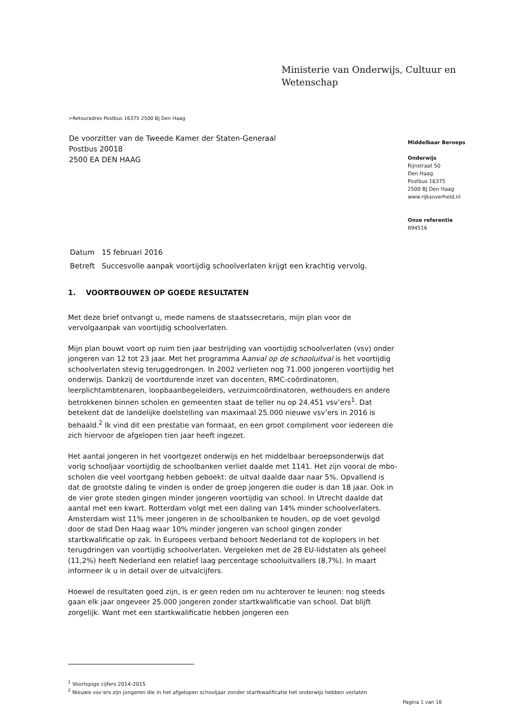Ministerie van Onderwijs, Cultuur en
Wetenschap
>Retouradres Postbus 16375 2500 BJ Den Haag
De voorzitter van de Tweede Kamer der Staten-Generaal
Postbus 20018
2500 EA DEN HAAG
Middelbaar Beroeps
Onderwijs
Rijnstraat 50
Den Haag
Postbus 16375
2500 BJ Den Haag
www.rijksoverheid.nl
Onze referentie
894516
| Datum | 15 februari 2016 |
| Betreft | Succesvolle aanpak voortijdig schoolverlaten krijgt een krachtig vervolg. |
1. VOORTBOUWEN OP GOEDE RESULTATEN
Met deze brief ontvangt u, mede namens de staatssecretaris, mijn plan voor de vervolgaanpak van voortijdig schoolverlaten.
Mijn plan bouwt voort op ruim tien jaar bestrijding van voortijdig schoolverlaten (vsv) onder jongeren van 12 tot 23 jaar. Met het programma Aanval op de schooluitval is het voortijdig schoolverlaten stevig teruggedrongen. In 2002 verlieten nog 71.000 jongeren voortijdig het onderwijs. Dankzij de voortdurende inzet van docenten, RMC-coördinatoren, leerplichtambtenaren, loopbaanbegeleiders, verzuimcoördinatoren, wethouders en andere betrokkenen binnen scholen en gemeenten staat de teller nu op 24.451 vsv’ers<sup>1</sup>. Dat betekent dat de landelijke doelstelling van maximaal 25.000 nieuwe vsv’ers in 2016 is behaald.<sup>2</sup> Ik vind dit een prestatie van formaat, en een groot compliment voor iedereen die zich hiervoor de afgelopen tien jaar heeft ingezet.
Het aantal jongeren in het voortgezet onderwijs en het middelbaar beroepsonderwijs dat vorig schooljaar voortijdig de schoolbanken verliet daalde met 1141. Het zijn vooral de mbo-scholen die veel voortgang hebben geboekt: de uitval daalde daar naar 5%. Opvallend is dat de grootste daling te vinden is onder de groep jongeren die ouder is dan 18 jaar. Ook in de vier grote steden gingen minder jongeren voortijdig van school. In Utrecht daalde dat aantal met een kwart. Rotterdam volgt met een daling van 14% minder schoolverlaters. Amsterdam wist 11% meer jongeren in de schoolbanken te houden, op de voet gevolgd door de stad Den Haag waar 10% minder jongeren van school gingen zonder startkwalificatie op zak. In Europees verband behoort Nederland tot de koplopers in het terugdringen van voortijdig schoolverlaten. Vergeleken met de 28 EU-lidstaten als geheel (11,2%) heeft Nederland een relatief laag percentage schooluitvallers (8,7%). In maart informeer ik u in detail over de uitvalcijfers.
Hoewel de resultaten goed zijn, is er geen reden om nu achterover te leunen: nog steeds gaan elk jaar ongeveer 25.000 jongeren zonder startkwalificatie van school. Dat blijft zorgelijk. Want met een startkwalificatie hebben jongeren een
<sup>1</sup> Voorlopige cijfers 2014-2015
<sup>2</sup> Nieuwe vsv’ers zijn jongeren die in het afgelopen schooljaar zonder startkwalificatie het onderwijs hebben verlaten
Pagina 1 van 16